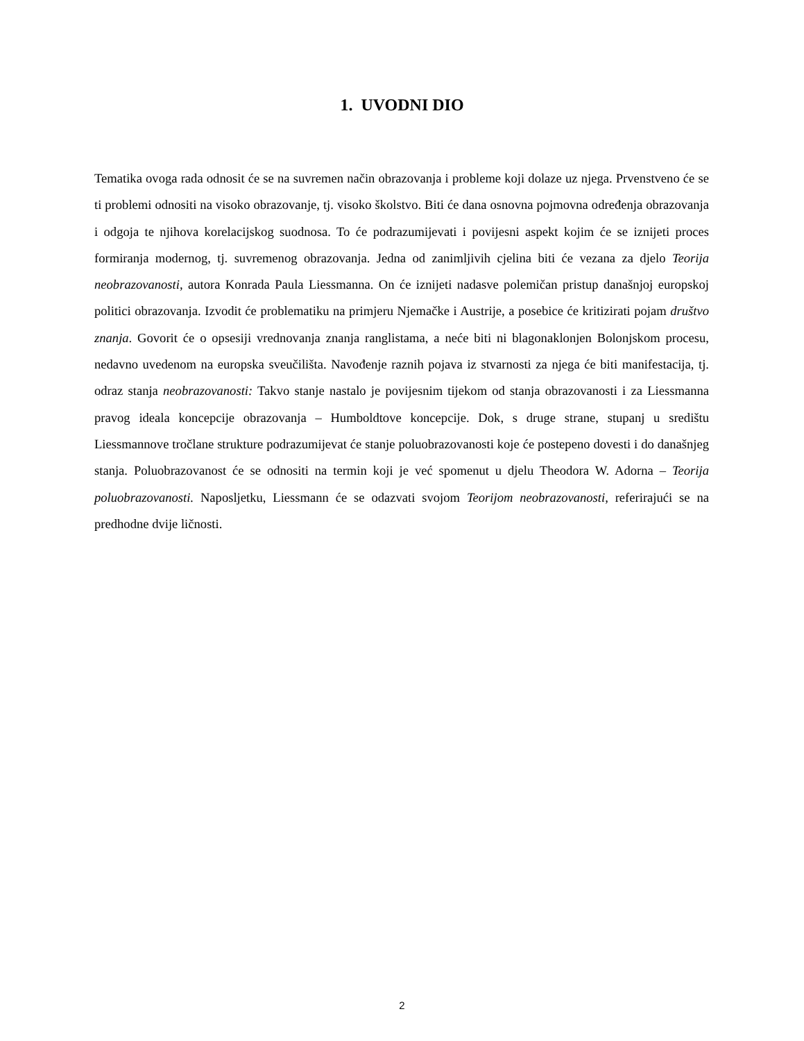1. UVODNI DIO
Tematika ovoga rada odnosit će se na suvremen način obrazovanja i probleme koji dolaze uz njega. Prvenstveno će se ti problemi odnositi na visoko obrazovanje, tj. visoko školstvo. Biti će dana osnovna pojmovna određenja obrazovanja i odgoja te njihova korelacijskog suodnosa. To će podrazumijevati i povijesni aspekt kojim će se iznijeti proces formiranja modernog, tj. suvremenog obrazovanja. Jedna od zanimljivih cjelina biti će vezana za djelo Teorija neobrazovanosti, autora Konrada Paula Liessmanna. On će iznijeti nadasve polemičan pristup današnjoj europskoj politici obrazovanja. Izvodit će problematiku na primjeru Njemačke i Austrije, a posebice će kritizirati pojam društvo znanja. Govorit će o opsesiji vrednovanja znanja ranglistama, a neće biti ni blagonaklonjen Bolonjskom procesu, nedavno uvedenom na europska sveučilišta. Navođenje raznih pojava iz stvarnosti za njega će biti manifestacija, tj. odraz stanja neobrazovanosti: Takvo stanje nastalo je povijesnim tijekom od stanja obrazovanosti i za Liessmanna pravog ideala koncepcije obrazovanja – Humboldtove koncepcije. Dok, s druge strane, stupanj u središtu Liessmannove tročlane strukture podrazumijevat će stanje poluobrazovanosti koje će postepeno dovesti i do današnjeg stanja. Poluobrazovanost će se odnositi na termin koji je već spomenut u djelu Theodora W. Adorna – Teorija poluobrazovanosti. Naposljetku, Liessmann će se odazvati svojom Teorijom neobrazovanosti, referirajući se na predhodne dvije ličnosti.
2